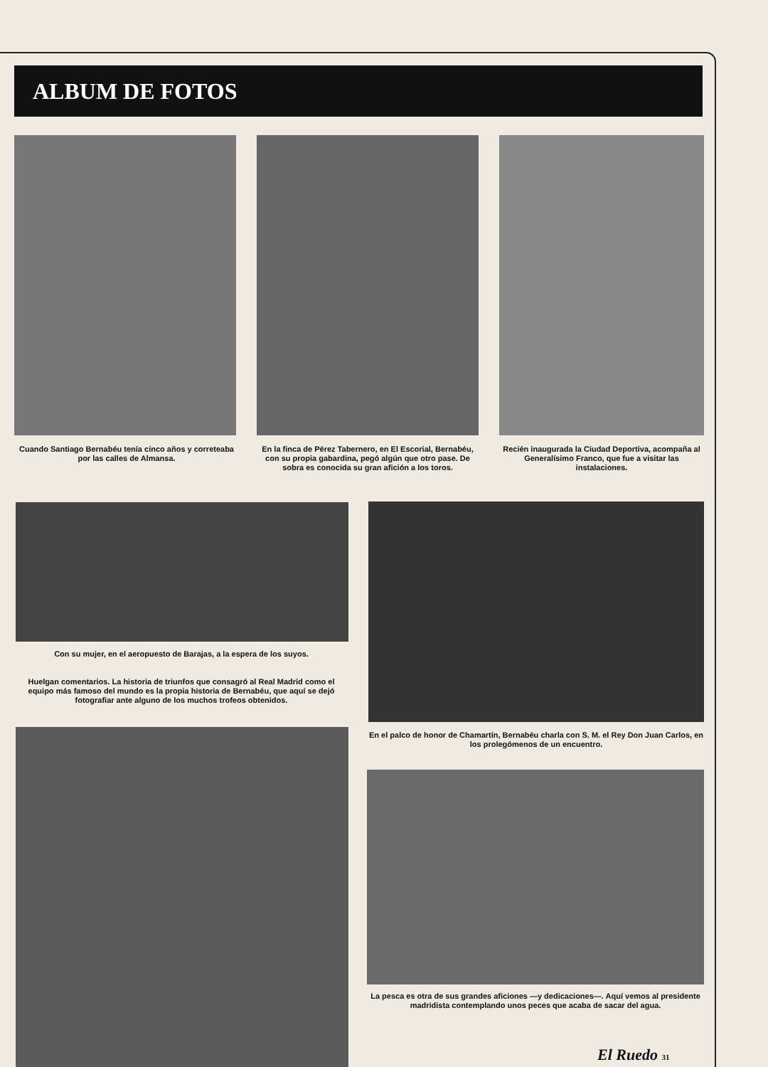ALBUM DE FOTOS
Cuando Santiago Bernabéu tenía cinco años y correteaba por las calles de Almansa.
En la finca de Pérez Tabernero, en El Escorial, Bernabéu, con su propia gabardina, pegó algún que otro pase. De sobra es conocida su gran afición a los toros.
Recién inaugurada la Ciudad Deportiva, acompaña al Generalísimo Franco, que fue a visitar las instalaciones.
Con su mujer, en el aeropuesto de Barajas, a la espera de los suyos.
Huelgan comentarios. La historia de triunfos que consagró al Real Madrid como el equipo más famoso del mundo es la propia historia de Bernabéu, que aquí se dejó fotografiar ante alguno de los muchos trofeos obtenidos.
En el palco de honor de Chamartín, Bernabéu charla con S. M. el Rey Don Juan Carlos, en los prolegómenos de un encuentro.
La pesca es otra de sus grandes aficiones —y dedicaciones—. Aquí vemos al presidente madridista contemplando unos peces que acaba de sacar del agua.
El Ruedo 31